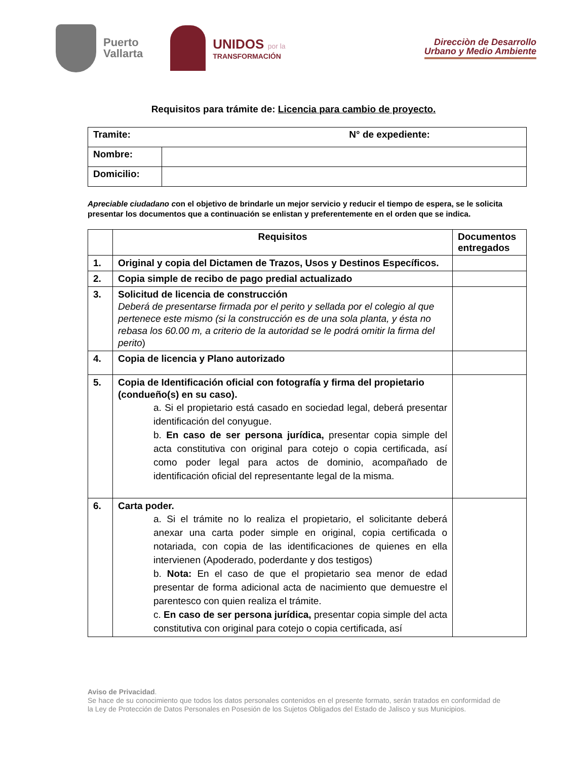Puerto
Vallarta
UNIDOS por la
TRANSFORMACIÓN
Direcciòn de Desarrollo
Urbano y Medio Ambiente
Requisitos para trámite de: Licencia para cambio de proyecto.
| Tramite: N° de expediente: | |
| Nombre: | |
| Domicilio: | |
Apreciable ciudadano con el objetivo de brindarle un mejor servicio y reducir el tiempo de espera, se le solicita presentar los documentos que a continuación se enlistan y preferentemente en el orden que se indica.
| | Requisitos | Documentos entregados |
| --- | --- | --- |
| 1. | Original y copia del Dictamen de Trazos, Usos y Destinos Específicos. | |
| 2. | Copia simple de recibo de pago predial actualizado | |
| 3. | Solicitud de licencia de construcción Deberá de presentarse firmada por el perito y sellada por el colegio al que pertenece este mismo (si la construcción es de una sola planta, y ésta no rebasa los 60.00 m, a criterio de la autoridad se le podrá omitir la firma del perito ) | |
| 4. | Copia de licencia y Plano autorizado | |
| 5. | Copia de Identificación oficial con fotografía y firma del propietario (condueño(s) en su caso). a. Si el propietario está casado en sociedad legal, deberá presentar identificación del conyugue. b. En caso de ser persona jurídica, presentar copia simple del acta constitutiva con original para cotejo o copia certificada, así como poder legal para actos de dominio, acompañado de identificación oficial del representante legal de la misma. | |
| 6. | Carta poder. a. Si el trámite no lo realiza el propietario, el solicitante deberá anexar una carta poder simple en original, copia certificada o notariada, con copia de las identificaciones de quienes en ella intervienen (Apoderado, poderdante y dos testigos) b. Nota: En el caso de que el propietario sea menor de edad presentar de forma adicional acta de nacimiento que demuestre el parentesco con quien realiza el trámite. c. En caso de ser persona jurídica, presentar copia simple del acta constitutiva con original para cotejo o copia certificada, así | |
Aviso de Privacidad.
Se hace de su conocimiento que todos los datos personales contenidos en el presente formato, serán tratados en conformidad de la Ley de Protección de Datos Personales en Posesión de los Sujetos Obligados del Estado de Jalisco y sus Municipios.